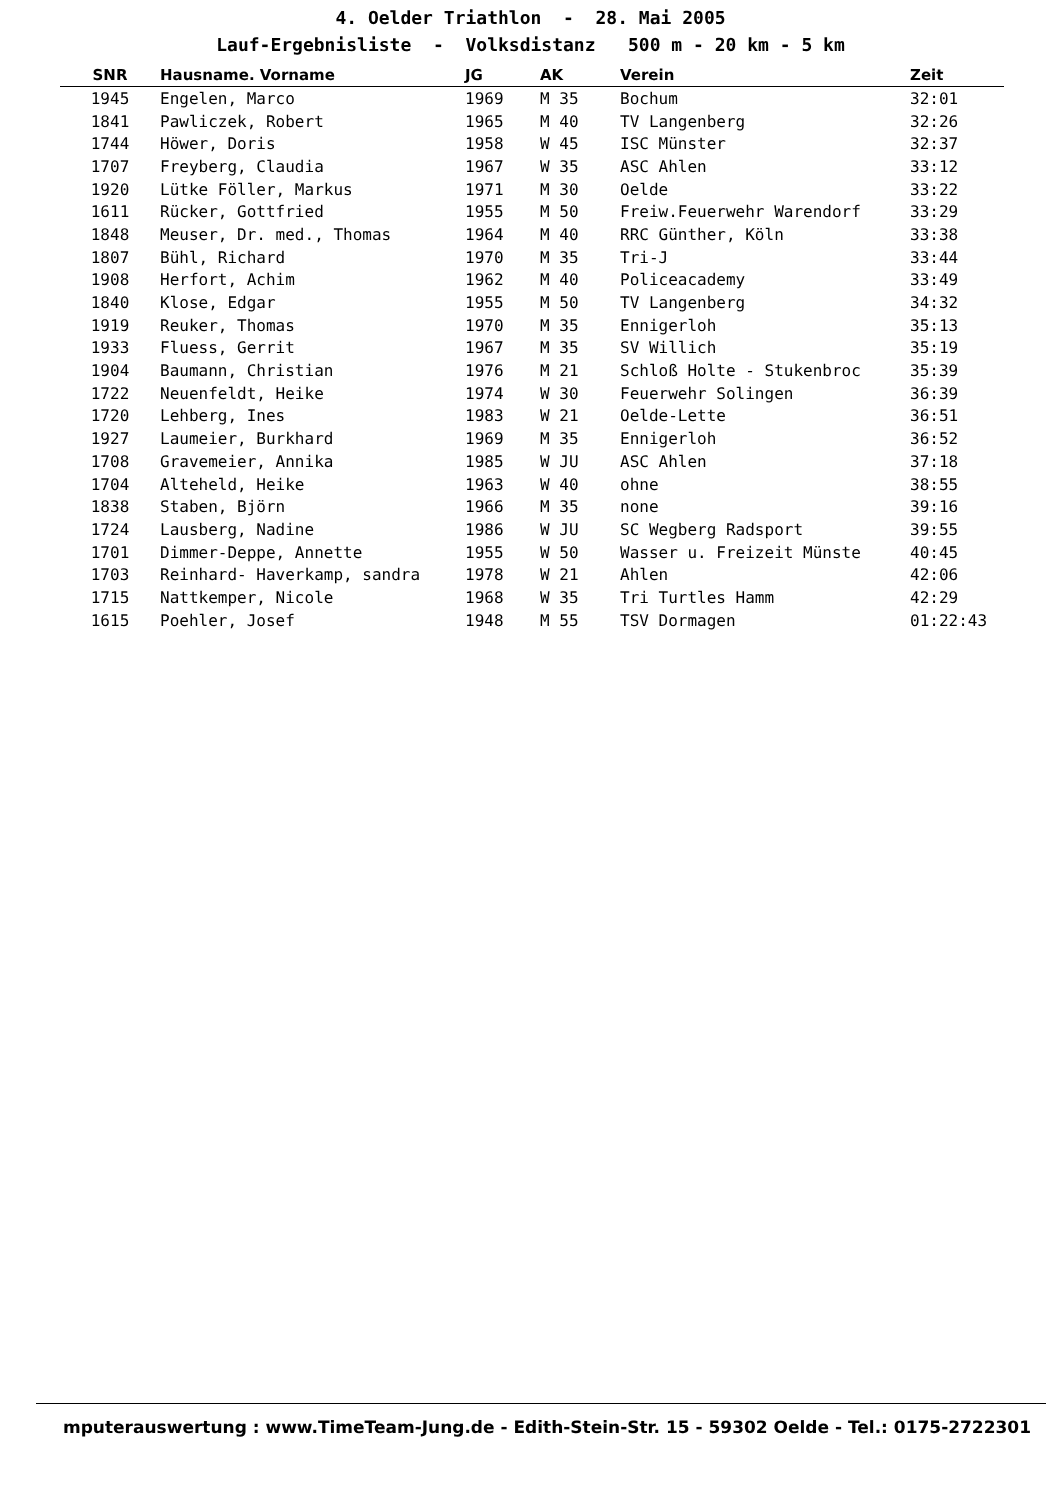4. Oelder Triathlon - 28. Mai 2005
Lauf-Ergebnisliste - Volksdistanz 500 m - 20 km - 5 km
| SNR | Hausname. Vorname | JG | AK | Verein | Zeit |
| --- | --- | --- | --- | --- | --- |
| 1945 | Engelen, Marco | 1969 | M 35 | Bochum | 32:01 |
| 1841 | Pawliczek, Robert | 1965 | M 40 | TV Langenberg | 32:26 |
| 1744 | Höwer, Doris | 1958 | W 45 | ISC Münster | 32:37 |
| 1707 | Freyberg, Claudia | 1967 | W 35 | ASC Ahlen | 33:12 |
| 1920 | Lütke Föller, Markus | 1971 | M 30 | Oelde | 33:22 |
| 1611 | Rücker, Gottfried | 1955 | M 50 | Freiw.Feuerwehr Warendorf | 33:29 |
| 1848 | Meuser, Dr. med., Thomas | 1964 | M 40 | RRC Günther, Köln | 33:38 |
| 1807 | Bühl, Richard | 1970 | M 35 | Tri-J | 33:44 |
| 1908 | Herfort, Achim | 1962 | M 40 | Policeacademy | 33:49 |
| 1840 | Klose, Edgar | 1955 | M 50 | TV Langenberg | 34:32 |
| 1919 | Reuker, Thomas | 1970 | M 35 | Ennigerloh | 35:13 |
| 1933 | Fluess, Gerrit | 1967 | M 35 | SV Willich | 35:19 |
| 1904 | Baumann, Christian | 1976 | M 21 | Schloß Holte - Stukenbroc | 35:39 |
| 1722 | Neuenfeldt, Heike | 1974 | W 30 | Feuerwehr Solingen | 36:39 |
| 1720 | Lehberg, Ines | 1983 | W 21 | Oelde-Lette | 36:51 |
| 1927 | Laumeier, Burkhard | 1969 | M 35 | Ennigerloh | 36:52 |
| 1708 | Gravemeier, Annika | 1985 | W JU | ASC Ahlen | 37:18 |
| 1704 | Alteheld, Heike | 1963 | W 40 | ohne | 38:55 |
| 1838 | Staben, Björn | 1966 | M 35 | none | 39:16 |
| 1724 | Lausberg, Nadine | 1986 | W JU | SC Wegberg Radsport | 39:55 |
| 1701 | Dimmer-Deppe, Annette | 1955 | W 50 | Wasser u. Freizeit Münste | 40:45 |
| 1703 | Reinhard- Haverkamp, sandra | 1978 | W 21 | Ahlen | 42:06 |
| 1715 | Nattkemper, Nicole | 1968 | W 35 | Tri Turtles Hamm | 42:29 |
| 1615 | Poehler, Josef | 1948 | M 55 | TSV Dormagen | 01:22:43 |
mputerauswertung : www.TimeTeam-Jung.de - Edith-Stein-Str. 15 - 59302 Oelde - Tel.: 0175-2722301